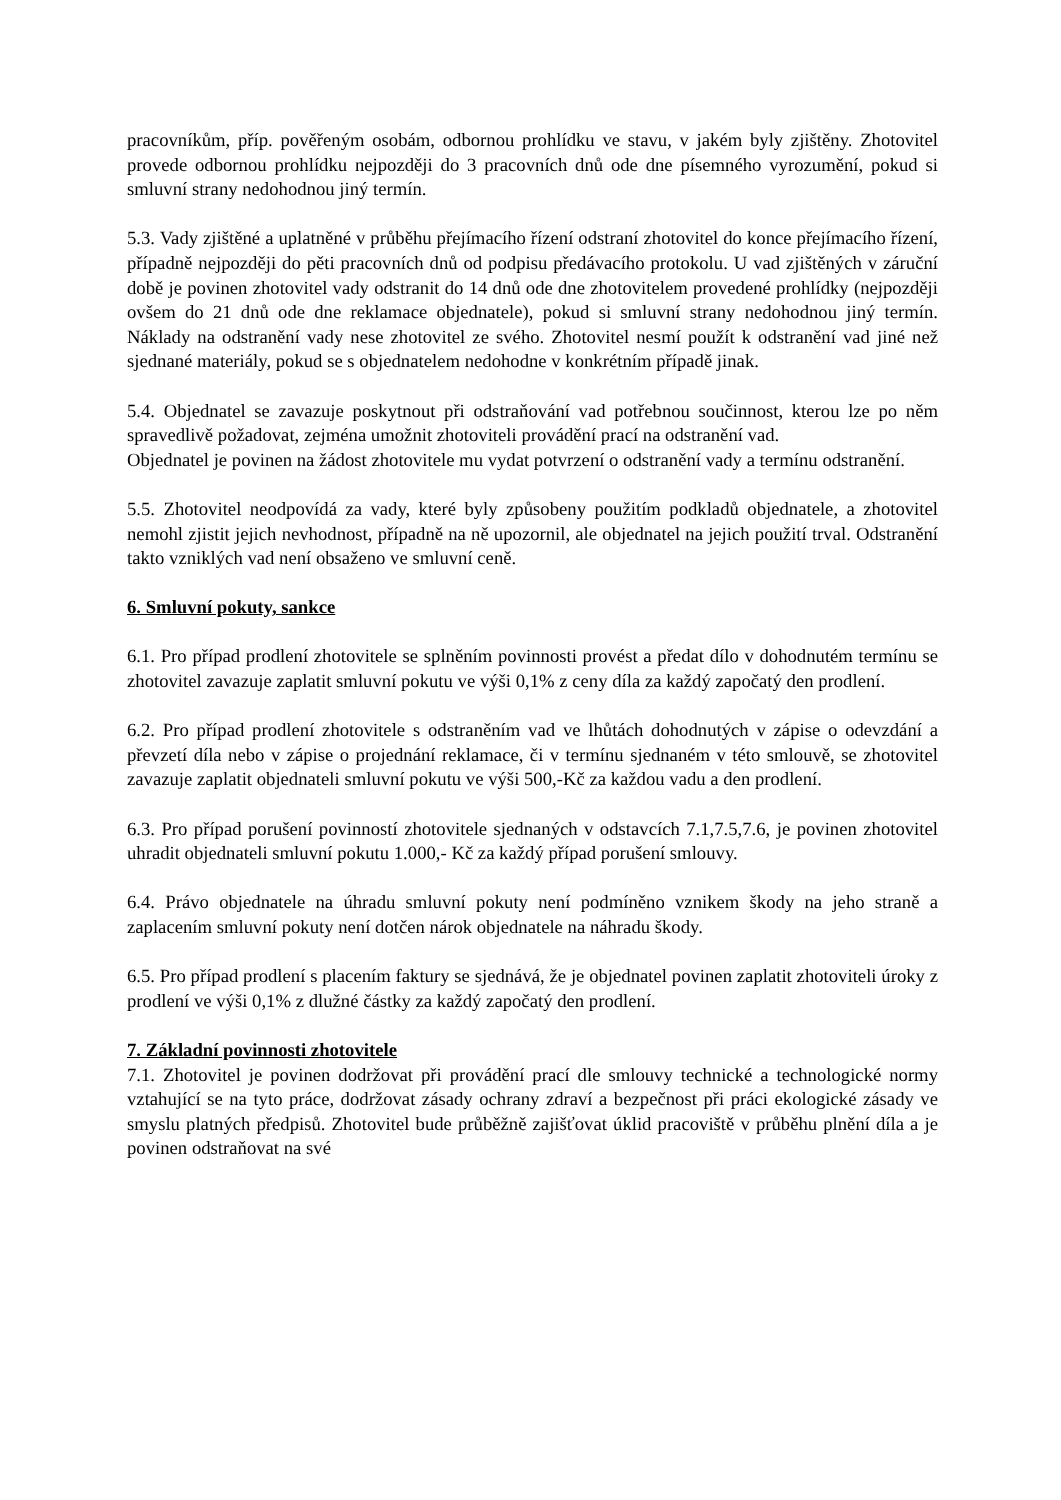pracovníkům, příp. pověřeným osobám, odbornou prohlídku ve stavu, v jakém byly zjištěny. Zhotovitel provede odbornou prohlídku nejpozději do 3 pracovních dnů ode dne písemného vyrozumění, pokud si smluvní strany nedohodnou jiný termín.
5.3. Vady zjištěné a uplatněné v průběhu přejímacího řízení odstraní zhotovitel do konce přejímacího řízení, případně nejpozději do pěti pracovních dnů od podpisu předávacího protokolu. U vad zjištěných v záruční době je povinen zhotovitel vady odstranit do 14 dnů ode dne zhotovitelem provedené prohlídky (nejpozději ovšem do 21 dnů ode dne reklamace objednatele), pokud si smluvní strany nedohodnou jiný termín. Náklady na odstranění vady nese zhotovitel ze svého. Zhotovitel nesmí použít k odstranění vad jiné než sjednané materiály, pokud se s objednatelem nedohodne v konkrétním případě jinak.
5.4. Objednatel se zavazuje poskytnout při odstraňování vad potřebnou součinnost, kterou lze po něm spravedlivě požadovat, zejména umožnit zhotoviteli provádění prací na odstranění vad.
Objednatel je povinen na žádost zhotovitele mu vydat potvrzení o odstranění vady a termínu odstranění.
5.5. Zhotovitel neodpovídá za vady, které byly způsobeny použitím podkladů objednatele, a zhotovitel nemohl zjistit jejich nevhodnost, případně na ně upozornil, ale objednatel na jejich použití trval. Odstranění takto vzniklých vad není obsaženo ve smluvní ceně.
6. Smluvní pokuty, sankce
6.1. Pro případ prodlení zhotovitele se splněním povinnosti provést a předat dílo v dohodnutém termínu se zhotovitel zavazuje zaplatit smluvní pokutu ve výši 0,1% z ceny díla za každý započatý den prodlení.
6.2. Pro případ prodlení zhotovitele s odstraněním vad ve lhůtách dohodnutých v zápise o odevzdání a převzetí díla nebo v zápise o projednání reklamace, či v termínu sjednaném v této smlouvě, se zhotovitel zavazuje zaplatit objednateli smluvní pokutu ve výši 500,-Kč za každou vadu a den prodlení.
6.3. Pro případ porušení povinností zhotovitele sjednaných v odstavcích 7.1,7.5,7.6, je povinen zhotovitel uhradit objednateli smluvní pokutu 1.000,- Kč za každý případ porušení smlouvy.
6.4. Právo objednatele na úhradu smluvní pokuty není podmíněno vznikem škody na jeho straně a zaplacením smluvní pokuty není dotčen nárok objednatele na náhradu škody.
6.5. Pro případ prodlení s placením faktury se sjednává, že je objednatel povinen zaplatit zhotoviteli úroky z prodlení ve výši 0,1% z dlužné částky za každý započatý den prodlení.
7. Základní povinnosti zhotovitele
7.1. Zhotovitel je povinen dodržovat při provádění prací dle smlouvy technické a technologické normy vztahující se na tyto práce, dodržovat zásady ochrany zdraví a bezpečnost při práci ekologické zásady ve smyslu platných předpisů. Zhotovitel bude průběžně zajišťovat úklid pracoviště v průběhu plnění díla a je povinen odstraňovat na své